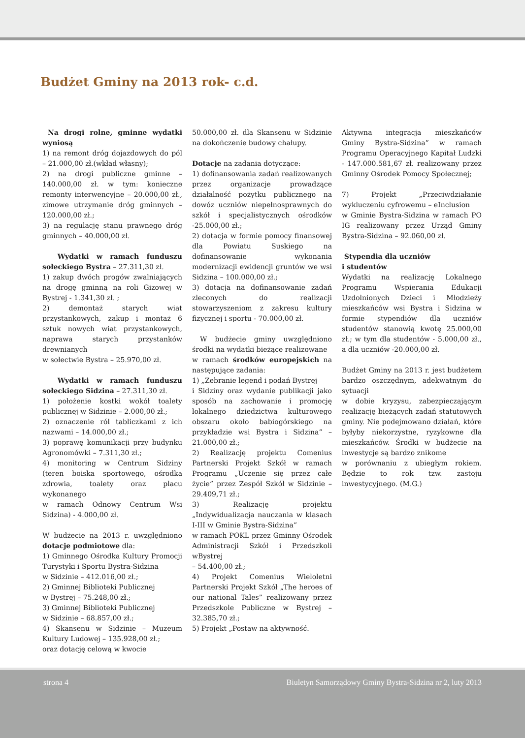Budżet Gminy na 2013 rok- c.d.
Na drogi rolne, gminne wydatki wyniosą
1) na remont dróg dojazdowych do pól – 21.000,00 zł.(wkład własny);
2) na drogi publiczne gminne – 140.000,00 zł. w tym: konieczne remonty interwencyjne – 20.000,00 zł., zimowe utrzymanie dróg gminnych – 120.000,00 zł.;
3) na regulację stanu prawnego dróg gminnych – 40.000,00 zł.
Wydatki w ramach funduszu sołeckiego Bystra – 27.311,30 zł.
1) zakup dwóch progów zwalniających na drogę gminną na roli Gizowej w Bystrej - 1.341,30 zł. ;
2) demontaż starych wiat przystankowych, zakup i montaż 6 sztuk nowych wiat przystankowych, naprawa starych przystanków drewnianych
w sołectwie Bystra – 25.970,00 zł.
Wydatki w ramach funduszu sołeckiego Sidzina – 27.311,30 zł.
1) położenie kostki wokół toalety publicznej w Sidzinie – 2.000,00 zł.;
2) oznaczenie ról tabliczkami z ich nazwami – 14.000,00 zł.;
3) poprawę komunikacji przy budynku Agronomówki – 7.311,30 zł.;
4) monitoring w Centrum Sidziny (teren boiska sportowego, ośrodka zdrowia, toalety oraz placu wykonanego
w ramach Odnowy Centrum Wsi Sidzina) - 4.000,00 zł.
W budżecie na 2013 r. uwzględniono dotacje podmiotowe dla:
1) Gminnego Ośrodka Kultury Promocji Turystyki i Sportu Bystra-Sidzina
w Sidzinie – 412.016,00 zł.;
2) Gminnej Biblioteki Publicznej
w Bystrej – 75.248,00 zł.;
3) Gminnej Biblioteki Publicznej
w Sidzinie – 68.857,00 zł.;
4) Skansenu w Sidzinie – Muzeum Kultury Ludowej – 135.928,00 zł.;
oraz dotację celową w kwocie
50.000,00 zł. dla Skansenu w Sidzinie na dokończenie budowy chałupy.
Dotacje na zadania dotyczące:
1) dofinansowania zadań realizowanych przez organizacje prowadzące działalność pożytku publicznego na dowóz uczniów niepełnosprawnych do szkół i specjalistycznych ośrodków -25.000,00 zł.;
2) dotacja w formie pomocy finansowej dla Powiatu Suskiego na dofinansowanie wykonania modernizacji ewidencji gruntów we wsi Sidzina – 100.000,00 zł.;
3) dotacja na dofinansowanie zadań zleconych do realizacji stowarzyszeniom z zakresu kultury fizycznej i sportu - 70.000,00 zł.
W budżecie gminy uwzględniono środki na wydatki bieżące realizowane
w ramach środków europejskich na następujące zadania:
1) „Zebranie legend i podań Bystrej
i Sidziny oraz wydanie publikacji jako sposób na zachowanie i promocję lokalnego dziedzictwa kulturowego obszaru około babiogórskiego na przykładzie wsi Bystra i Sidzina” – 21.000,00 zł.;
2) Realizację projektu Comenius Partnerski Projekt Szkół w ramach Programu „Uczenie się przez całe życie” przez Zespół Szkół w Sidzinie – 29.409,71 zł.;
3) Realizację projektu „Indywidualizacja nauczania w klasach I-III w Gminie Bystra-Sidzina”
w ramach POKL przez Gminny Ośrodek Administracji Szkół i Przedszkoli wBystrej
– 54.400,00 zł.;
4) Projekt Comenius Wieloletni Partnerski Projekt Szkół „The heroes of our national Tales” realizowany przez Przedszkole Publiczne w Bystrej – 32.385,70 zł.;
5) Projekt „Postaw na aktywność.
Aktywna integracja mieszkańców Gminy Bystra-Sidzina” w ramach Programu Operacyjnego Kapitał Ludzki - 147.000.581,67 zł. realizowany przez Gminny Ośrodek Pomocy Społecznej;
7) Projekt „Przeciwdziałanie wykluczeniu cyfrowemu – eInclusion
w Gminie Bystra-Sidzina w ramach PO IG realizowany przez Urząd Gminy Bystra-Sidzina – 92.060,00 zł.
Stypendia dla uczniów
i studentów
Wydatki na realizację Lokalnego Programu Wspierania Edukacji Uzdolnionych Dzieci i Młodzieży mieszkańców wsi Bystra i Sidzina w formie stypendiów dla uczniów studentów stanowią kwotę 25.000,00 zł.; w tym dla studentów - 5.000,00 zł., a dla uczniów -20.000,00 zł.
Budżet Gminy na 2013 r. jest budżetem bardzo oszczędnym, adekwatnym do sytuacji
w dobie kryzysu, zabezpieczającym realizację bieżących zadań statutowych gminy. Nie podejmowano działań, które byłyby niekorzystne, ryzykowne dla mieszkańców. Środki w budżecie na inwestycje są bardzo znikome
w porównaniu z ubiegłym rokiem. Będzie to rok tzw. zastoju inwestycyjnego. (M.G.)
strona 4 Biuletyn Samorządowy Gminy Bystra-Sidzina nr 2, luty 2013